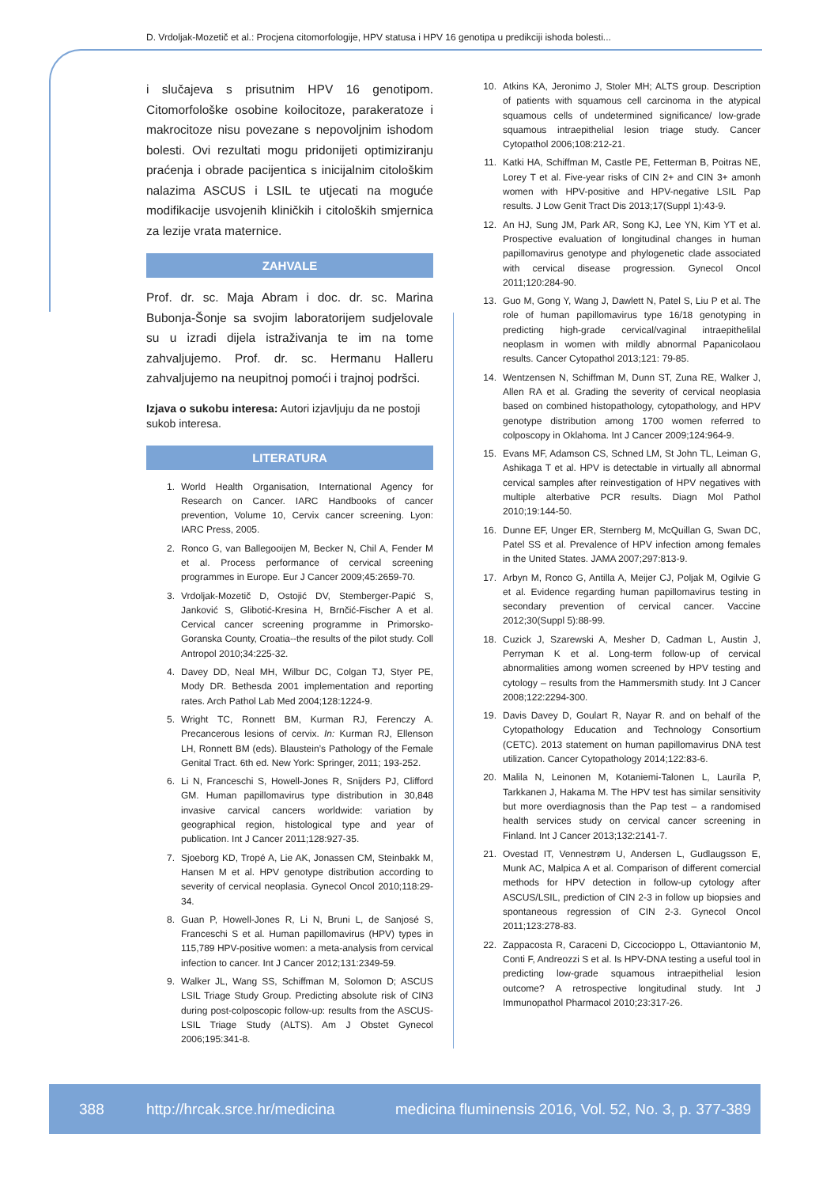D. Vrdoljak-Mozetič et al.: Procjena citomorfologije, HPV statusa i HPV 16 genotipa u predikciji ishoda bolesti...
i slučajeva s prisutnim HPV 16 genotipom. Citomorfološke osobine koilocitoze, parakeratoze i makrocitoze nisu povezane s nepovoljnim ishodom bolesti. Ovi rezultati mogu pridonijeti optimiziranju praćenja i obrade pacijentica s inicijalnim citološkim nalazima ASCUS i LSIL te utjecati na moguće modifikacije usvojenih kliničkih i citoloških smjernica za lezije vrata maternice.
ZAHVALE
Prof. dr. sc. Maja Abram i doc. dr. sc. Marina Bubonja-Šonje sa svojim laboratorijem sudjelovale su u izradi dijela istraživanja te im na tome zahvaljujemo. Prof. dr. sc. Hermanu Halleru zahvaljujemo na neupitnoj pomoći i trajnoj podršci.
Izjava o sukobu interesa: Autori izjavljuju da ne postoji sukob interesa.
LITERATURA
1. World Health Organisation, International Agency for Research on Cancer. IARC Handbooks of cancer prevention, Volume 10, Cervix cancer screening. Lyon: IARC Press, 2005.
2. Ronco G, van Ballegooijen M, Becker N, Chil A, Fender M et al. Process performance of cervical screening programmes in Europe. Eur J Cancer 2009;45:2659-70.
3. Vrdoljak-Mozetič D, Ostojić DV, Stemberger-Papić S, Janković S, Glibotić-Kresina H, Brnčić-Fischer A et al. Cervical cancer screening programme in Primorsko-Goranska County, Croatia--the results of the pilot study. Coll Antropol 2010;34:225-32.
4. Davey DD, Neal MH, Wilbur DC, Colgan TJ, Styer PE, Mody DR. Bethesda 2001 implementation and reporting rates. Arch Pathol Lab Med 2004;128:1224-9.
5. Wright TC, Ronnett BM, Kurman RJ, Ferenczy A. Precancerous lesions of cervix. In: Kurman RJ, Ellenson LH, Ronnett BM (eds). Blaustein’s Pathology of the Female Genital Tract. 6th ed. New York: Springer, 2011; 193-252.
6. Li N, Franceschi S, Howell-Jones R, Snijders PJ, Clifford GM. Human papillomavirus type distribution in 30,848 invasive carvical cancers worldwide: variation by geographical region, histological type and year of publication. Int J Cancer 2011;128:927-35.
7. Sjoeborg KD, Tropé A, Lie AK, Jonassen CM, Steinbakk M, Hansen M et al. HPV genotype distribution according to severity of cervical neoplasia. Gynecol Oncol 2010;118:29-34.
8. Guan P, Howell-Jones R, Li N, Bruni L, de Sanjosé S, Franceschi S et al. Human papillomavirus (HPV) types in 115,789 HPV-positive women: a meta-analysis from cervical infection to cancer. Int J Cancer 2012;131:2349-59.
9. Walker JL, Wang SS, Schiffman M, Solomon D; ASCUS LSIL Triage Study Group. Predicting absolute risk of CIN3 during post-colposcopic follow-up: results from the ASCUS-LSIL Triage Study (ALTS). Am J Obstet Gynecol 2006;195:341-8.
10. Atkins KA, Jeronimo J, Stoler MH; ALTS group. Description of patients with squamous cell carcinoma in the atypical squamous cells of undetermined significance/ low-grade squamous intraepithelial lesion triage study. Cancer Cytopathol 2006;108:212-21.
11. Katki HA, Schiffman M, Castle PE, Fetterman B, Poitras NE, Lorey T et al. Five-year risks of CIN 2+ and CIN 3+ amonh women with HPV-positive and HPV-negative LSIL Pap results. J Low Genit Tract Dis 2013;17(Suppl 1):43-9.
12. An HJ, Sung JM, Park AR, Song KJ, Lee YN, Kim YT et al. Prospective evaluation of longitudinal changes in human papillomavirus genotype and phylogenetic clade associated with cervical disease progression. Gynecol Oncol 2011;120:284-90.
13. Guo M, Gong Y, Wang J, Dawlett N, Patel S, Liu P et al. The role of human papillomavirus type 16/18 genotyping in predicting high-grade cervical/vaginal intraepithelilal neoplasm in women with mildly abnormal Papanicolaou results. Cancer Cytopathol 2013;121: 79-85.
14. Wentzensen N, Schiffman M, Dunn ST, Zuna RE, Walker J, Allen RA et al. Grading the severity of cervical neoplasia based on combined histopathology, cytopathology, and HPV genotype distribution among 1700 women referred to colposcopy in Oklahoma. Int J Cancer 2009;124:964-9.
15. Evans MF, Adamson CS, Schned LM, St John TL, Leiman G, Ashikaga T et al. HPV is detectable in virtually all abnormal cervical samples after reinvestigation of HPV negatives with multiple alterbative PCR results. Diagn Mol Pathol 2010;19:144-50.
16. Dunne EF, Unger ER, Sternberg M, McQuillan G, Swan DC, Patel SS et al. Prevalence of HPV infection among females in the United States. JAMA 2007;297:813-9.
17. Arbyn M, Ronco G, Antilla A, Meijer CJ, Poljak M, Ogilvie G et al. Evidence regarding human papillomavirus testing in secondary prevention of cervical cancer. Vaccine 2012;30(Suppl 5):88-99.
18. Cuzick J, Szarewski A, Mesher D, Cadman L, Austin J, Perryman K et al. Long-term follow-up of cervical abnormalities among women screened by HPV testing and cytology – results from the Hammersmith study. Int J Cancer 2008;122:2294-300.
19. Davis Davey D, Goulart R, Nayar R. and on behalf of the Cytopathology Education and Technology Consortium (CETC). 2013 statement on human papillomavirus DNA test utilization. Cancer Cytopathology 2014;122:83-6.
20. Malila N, Leinonen M, Kotaniemi-Talonen L, Laurila P, Tarkkanen J, Hakama M. The HPV test has similar sensitivity but more overdiagnosis than the Pap test – a randomised health services study on cervical cancer screening in Finland. Int J Cancer 2013;132:2141-7.
21. Ovestad IT, Vennestrøm U, Andersen L, Gudlaugsson E, Munk AC, Malpica A et al. Comparison of different comercial methods for HPV detection in follow-up cytology after ASCUS/LSIL, prediction of CIN 2-3 in follow up biopsies and spontaneous regression of CIN 2-3. Gynecol Oncol 2011;123:278-83.
22. Zappacosta R, Caraceni D, Ciccocioppo L, Ottaviantonio M, Conti F, Andreozzi S et al. Is HPV-DNA testing a useful tool in predicting low-grade squamous intraepithelial lesion outcome? A retrospective longitudinal study. Int J Immunopathol Pharmacol 2010;23:317-26.
388 http://hrcak.srce.hr/medicina medicina fluminensis 2016, Vol. 52, No. 3, p. 377-389